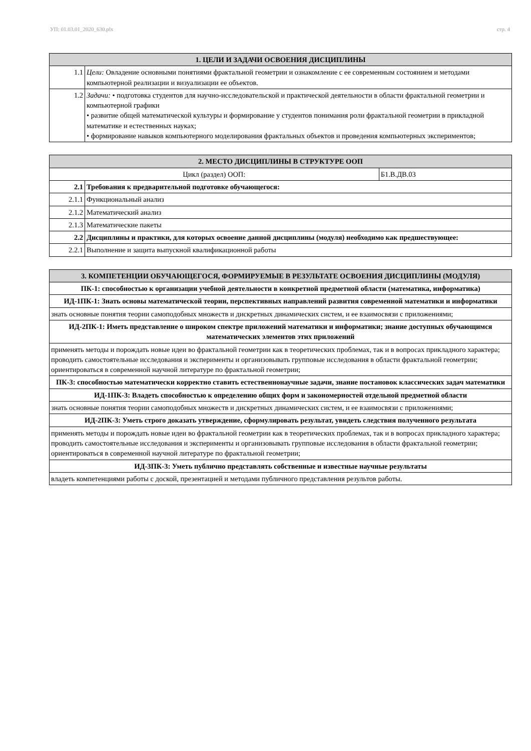УП: 01.03.01_2020_630.plx стр. 4
| 1. ЦЕЛИ И ЗАДАЧИ ОСВОЕНИЯ ДИСЦИПЛИНЫ | |
| --- | --- |
| 1.1 | Цели: Овладение основными понятиями фрактальной геометрии и ознакомление с ее современным состоянием и методами компьютерной реализации и визуализации ее объектов. |
| 1.2 | Задачи: • подготовка студентов для научно-исследовательской и практической деятельности в области фрактальной геометрии и компьютерной графики • развитие общей математической культуры и формирование у студентов понимания роли фрактальной геометрии в прикладной математике и естественных науках; • формирование навыков компьютерного моделирования фрактальных объектов и проведения компьютерных экспериментов; |
| 2. МЕСТО ДИСЦИПЛИНЫ В СТРУКТУРЕ ООП | | |
| --- | --- | --- |
| Цикл (раздел) ООП: | | Б1.В.ДВ.03 |
| 2.1 | Требования к предварительной подготовке обучающегося: | |
| 2.1.1 | Функциональный анализ | |
| 2.1.2 | Математический анализ | |
| 2.1.3 | Математические пакеты | |
| 2.2 | Дисциплины и практики, для которых освоение данной дисциплины (модуля) необходимо как предшествующее: | |
| 2.2.1 | Выполнение и защита выпускной квалификационной работы | |
| 3. КОМПЕТЕНЦИИ ОБУЧАЮЩЕГОСЯ, ФОРМИРУЕМЫЕ В РЕЗУЛЬТАТЕ ОСВОЕНИЯ ДИСЦИПЛИНЫ (МОДУЛЯ) |
| --- |
| ПК-1: способностью к организации учебной деятельности в конкретной предметной области (математика, информатика) |
| ИД-1ПК-1: Знать основы математической теории, перспективных направлений развития современной математики и информатики |
| знать основные понятия теории самоподобных множеств и дискретных динамических систем, и ее взаимосвязи с приложениями; |
| ИД-2ПК-1: Иметь представление о широком спектре приложений математики и информатики; знание доступных обучающимся математических элементов этих приложений |
| применять методы и порождать новые идеи во фрактальной геометрии как в теоретических проблемах, так и в вопросах прикладного характера; проводить самостоятельные исследования и эксперименты и организовывать групповые исследования в области фрактальной геометрии; ориентироваться в современной научной литературе по фрактальной геометрии; |
| ПК-3: способностью математически корректно ставить естественнонаучные задачи, знание постановок классических задач математики |
| ИД-1ПК-3: Владеть способностью к определению общих форм и закономерностей отдельной предметной области |
| знать основные понятия теории самоподобных множеств и дискретных динамических систем, и ее взаимосвязи с приложениями; |
| ИД-2ПК-3: Уметь строго доказать утверждение, сформулировать результат, увидеть следствия полученного результата |
| применять методы и порождать новые идеи во фрактальной геометрии как в теоретических проблемах, так и в вопросах прикладного характера; проводить самостоятельные исследования и эксперименты и организовывать групповые исследования в области фрактальной геометрии; ориентироваться в современной научной литературе по фрактальной геометрии; |
| ИД-3ПК-3: Уметь публично представлять собственные и известные научные результаты |
| владеть компетенциями работы с доской, презентацией и методами публичного представления результов работы. |